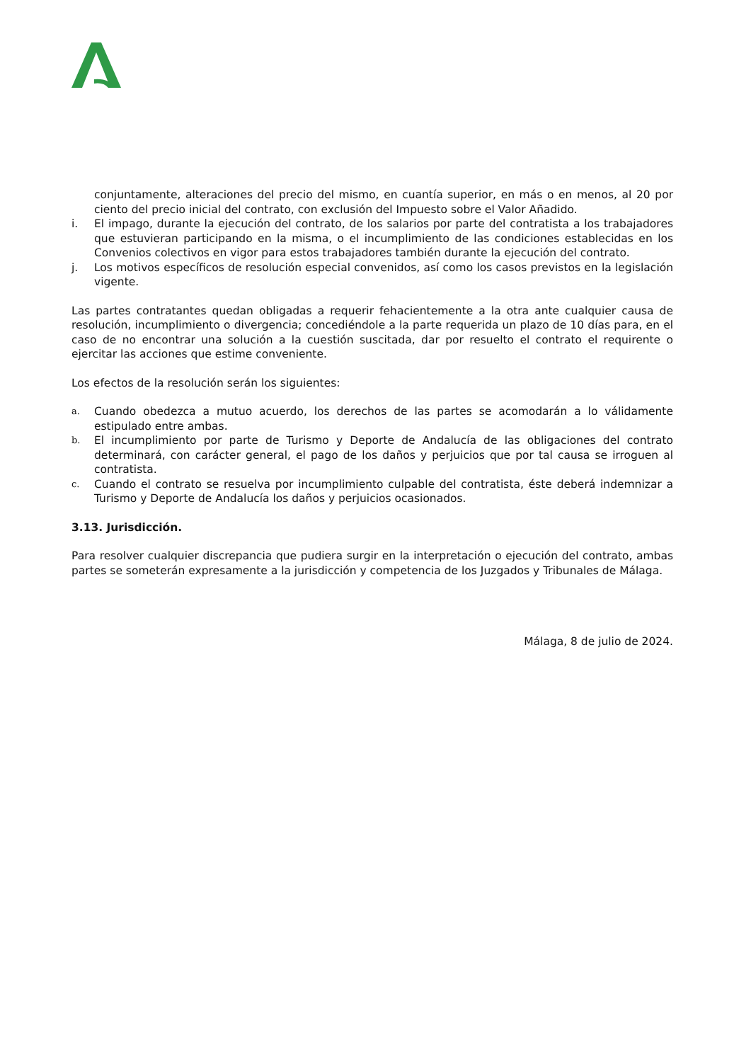conjuntamente, alteraciones del precio del mismo, en cuantía superior, en más o en menos, al 20 por ciento del precio inicial del contrato, con exclusión del Impuesto sobre el Valor Añadido.
i. El impago, durante la ejecución del contrato, de los salarios por parte del contratista a los trabajadores que estuvieran participando en la misma, o el incumplimiento de las condiciones establecidas en los Convenios colectivos en vigor para estos trabajadores también durante la ejecución del contrato.
j. Los motivos específicos de resolución especial convenidos, así como los casos previstos en la legislación vigente.
Las partes contratantes quedan obligadas a requerir fehacientemente a la otra ante cualquier causa de resolución, incumplimiento o divergencia; concediéndole a la parte requerida un plazo de 10 días para, en el caso de no encontrar una solución a la cuestión suscitada, dar por resuelto el contrato el requirente o ejercitar las acciones que estime conveniente.
Los efectos de la resolución serán los siguientes:
a. Cuando obedezca a mutuo acuerdo, los derechos de las partes se acomodarán a lo válidamente estipulado entre ambas.
b. El incumplimiento por parte de Turismo y Deporte de Andalucía de las obligaciones del contrato determinará, con carácter general, el pago de los daños y perjuicios que por tal causa se irroguen al contratista.
c. Cuando el contrato se resuelva por incumplimiento culpable del contratista, éste deberá indemnizar a Turismo y Deporte de Andalucía los daños y perjuicios ocasionados.
3.13. Jurisdicción.
Para resolver cualquier discrepancia que pudiera surgir en la interpretación o ejecución del contrato, ambas partes se someterán expresamente a la jurisdicción y competencia de los Juzgados y Tribunales de Málaga.
Málaga, 8 de julio de 2024.